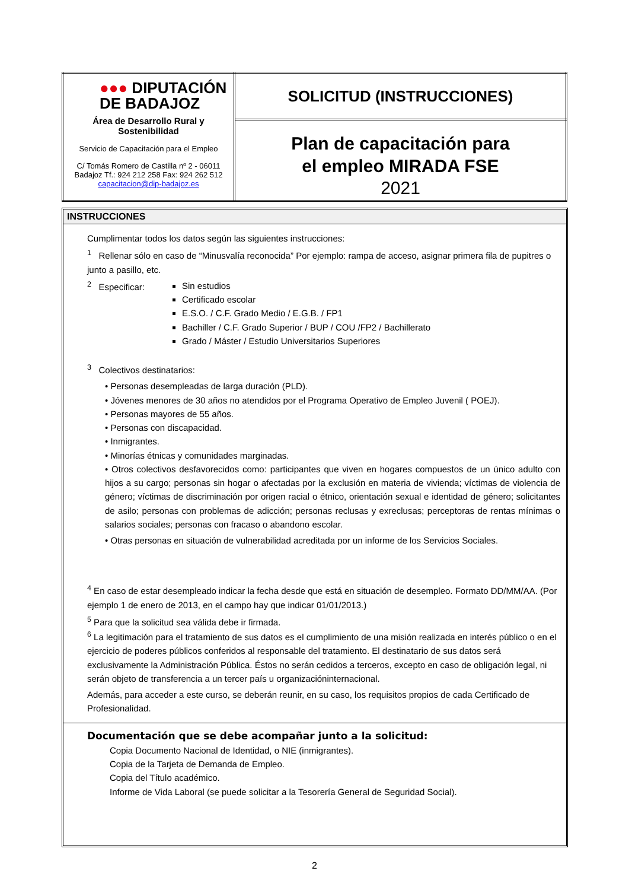| ●●● DIPUTACIÓN DE BADAJOZ Área de Desarrollo Rural y Sostenibilidad Servicio de Capacitación para el Empleo C/ Tomás Romero de Castilla nº 2 - 06011 Badajoz Tf.: 924 212 258 Fax: 924 262 512 capacitacion@dip-badajoz.es | SOLICITUD (INSTRUCCIONES) |
| | Plan de capacitación para el empleo MIRADA FSE 2021 |
INSTRUCCIONES
Cumplimentar todos los datos según las siguientes instrucciones:
<sup>1</sup> Rellenar sólo en caso de “Minusvalía reconocida” Por ejemplo: rampa de acceso, asignar primera fila de pupitres o junto a pasillo, etc.
<sup>2</sup> Especificar:
Sin estudios
Certificado escolar
E.S.O. / C.F. Grado Medio / E.G.B. / FP1
Bachiller / C.F. Grado Superior / BUP / COU /FP2 / Bachillerato
Grado / Máster / Estudio Universitarios Superiores
<sup>3</sup> Colectivos destinatarios:
• Personas desempleadas de larga duración (PLD).
• Jóvenes menores de 30 años no atendidos por el Programa Operativo de Empleo Juvenil ( POEJ).
• Personas mayores de 55 años.
• Personas con discapacidad.
• Inmigrantes.
• Minorías étnicas y comunidades marginadas.
• Otros colectivos desfavorecidos como: participantes que viven en hogares compuestos de un único adulto con hijos a su cargo; personas sin hogar o afectadas por la exclusión en materia de vivienda; víctimas de violencia de género; víctimas de discriminación por origen racial o étnico, orientación sexual e identidad de género; solicitantes de asilo; personas con problemas de adicción; personas reclusas y exreclusas; perceptoras de rentas mínimas o salarios sociales; personas con fracaso o abandono escolar.
• Otras personas en situación de vulnerabilidad acreditada por un informe de los Servicios Sociales.
<sup>4</sup> En caso de estar desempleado indicar la fecha desde que está en situación de desempleo. Formato DD/MM/AA. (Por ejemplo 1 de enero de 2013, en el campo hay que indicar 01/01/2013.)
<sup>5</sup> Para que la solicitud sea válida debe ir firmada.
<sup>6</sup> La legitimación para el tratamiento de sus datos es el cumplimiento de una misión realizada en interés público o en el ejercicio de poderes públicos conferidos al responsable del tratamiento. El destinatario de sus datos será exclusivamente la Administración Pública. Éstos no serán cedidos a terceros, excepto en caso de obligación legal, ni serán objeto de transferencia a un tercer país u organizacióninternacional.
Además, para acceder a este curso, se deberán reunir, en su caso, los requisitos propios de cada Certificado de Profesionalidad.
Documentación que se debe acompañar junto a la solicitud:
Copia Documento Nacional de Identidad, o NIE (inmigrantes).
Copia de la Tarjeta de Demanda de Empleo.
Copia del Título académico.
Informe de Vida Laboral (se puede solicitar a la Tesorería General de Seguridad Social).
2